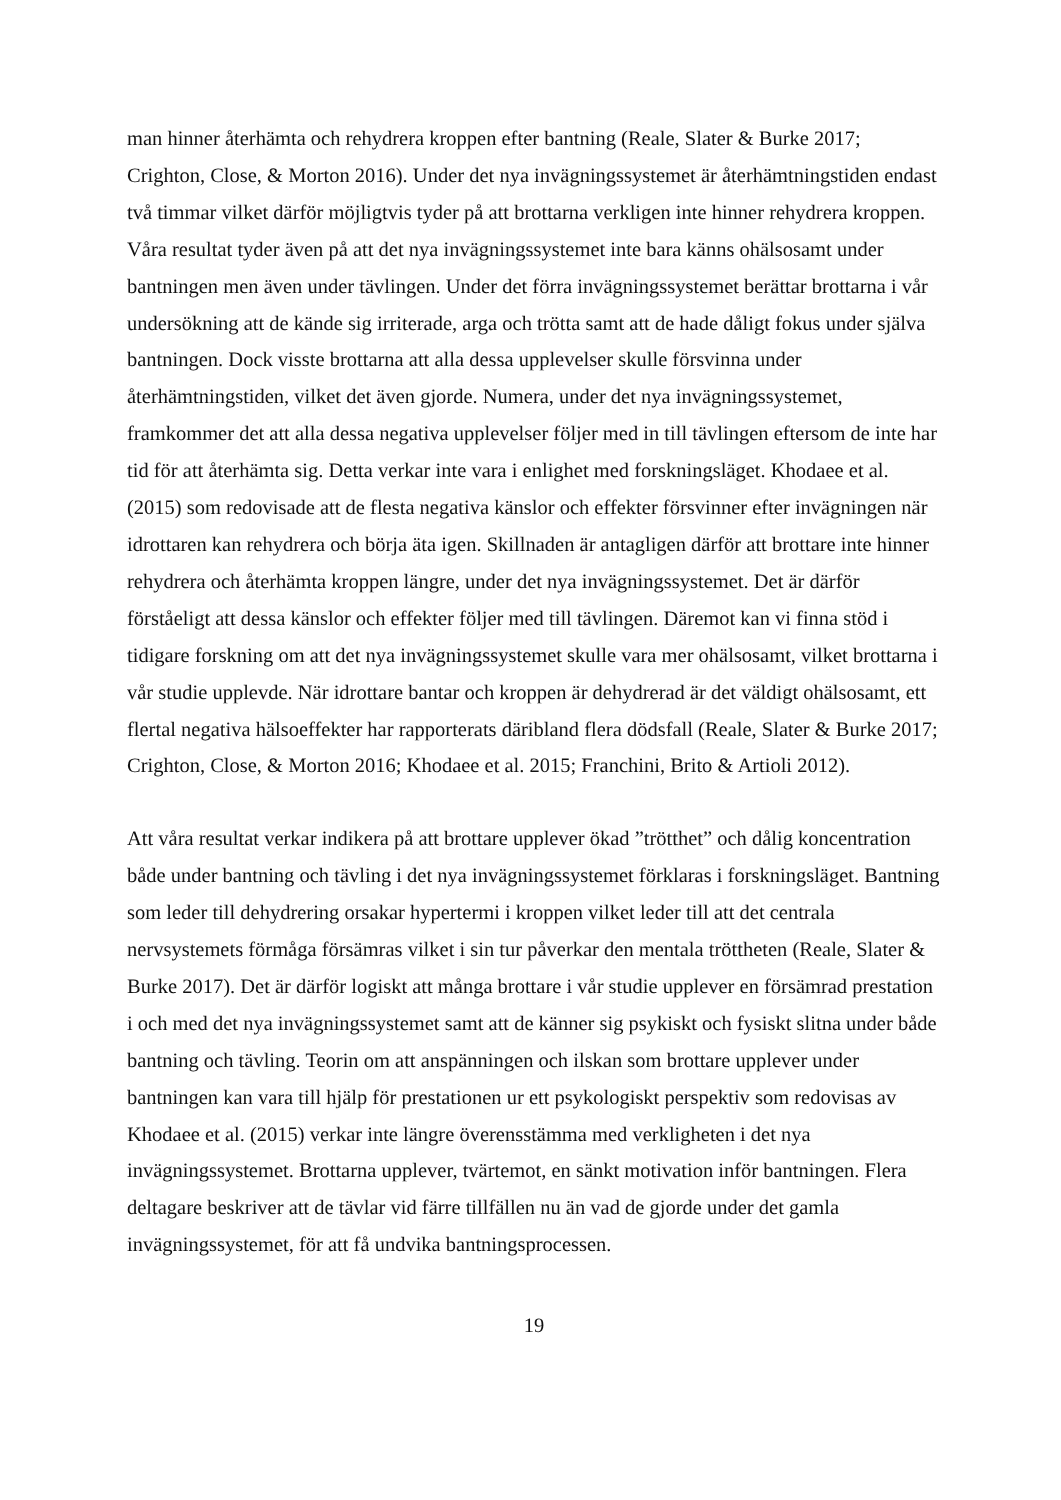man hinner återhämta och rehydrera kroppen efter bantning (Reale, Slater & Burke 2017; Crighton, Close, & Morton 2016). Under det nya invägningssystemet är återhämtningstiden endast två timmar vilket därför möjligtvis tyder på att brottarna verkligen inte hinner rehydrera kroppen. Våra resultat tyder även på att det nya invägningssystemet inte bara känns ohälsosamt under bantningen men även under tävlingen. Under det förra invägningssystemet berättar brottarna i vår undersökning att de kände sig irriterade, arga och trötta samt att de hade dåligt fokus under själva bantningen. Dock visste brottarna att alla dessa upplevelser skulle försvinna under återhämtningstiden, vilket det även gjorde. Numera, under det nya invägningssystemet, framkommer det att alla dessa negativa upplevelser följer med in till tävlingen eftersom de inte har tid för att återhämta sig. Detta verkar inte vara i enlighet med forskningsläget. Khodaee et al. (2015) som redovisade att de flesta negativa känslor och effekter försvinner efter invägningen när idrottaren kan rehydrera och börja äta igen. Skillnaden är antagligen därför att brottare inte hinner rehydrera och återhämta kroppen längre, under det nya invägningssystemet. Det är därför förståeligt att dessa känslor och effekter följer med till tävlingen. Däremot kan vi finna stöd i tidigare forskning om att det nya invägningssystemet skulle vara mer ohälsosamt, vilket brottarna i vår studie upplevde. När idrottare bantar och kroppen är dehydrerad är det väldigt ohälsosamt, ett flertal negativa hälsoeffekter har rapporterats däribland flera dödsfall (Reale, Slater & Burke 2017; Crighton, Close, & Morton 2016; Khodaee et al. 2015; Franchini, Brito & Artioli 2012).
Att våra resultat verkar indikera på att brottare upplever ökad ”trötthet” och dålig koncentration både under bantning och tävling i det nya invägningssystemet förklaras i forskningsläget. Bantning som leder till dehydrering orsakar hypertermi i kroppen vilket leder till att det centrala nervsystemets förmåga försämras vilket i sin tur påverkar den mentala tröttheten (Reale, Slater & Burke 2017). Det är därför logiskt att många brottare i vår studie upplever en försämrad prestation i och med det nya invägningssystemet samt att de känner sig psykiskt och fysiskt slitna under både bantning och tävling. Teorin om att anspänningen och ilskan som brottare upplever under bantningen kan vara till hjälp för prestationen ur ett psykologiskt perspektiv som redovisas av Khodaee et al. (2015) verkar inte längre överensstämma med verkligheten i det nya invägningssystemet. Brottarna upplever, tvärtemot, en sänkt motivation inför bantningen. Flera deltagare beskriver att de tävlar vid färre tillfällen nu än vad de gjorde under det gamla invägningssystemet, för att få undvika bantningsprocessen.
19